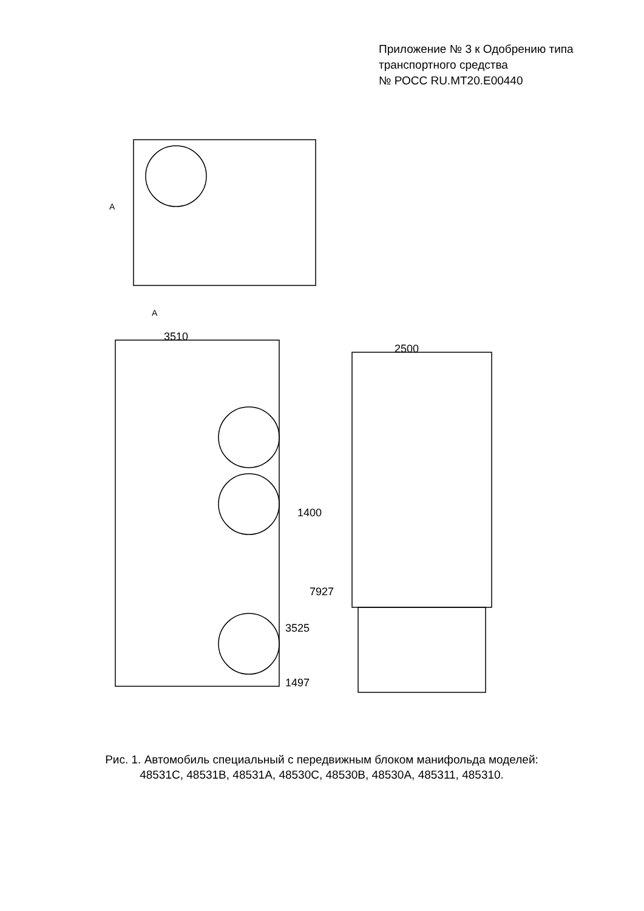Приложение № 3 к Одобрению типа
транспортного средства
№ РОСС RU.MT20.E00440
3510
2500
1400
7927
3525
1497
A
A
Рис. 1. Автомобиль специальный с передвижным блоком манифольда моделей:
48531С, 48531В, 48531А, 48530С, 48530В, 48530А, 485311, 485310.